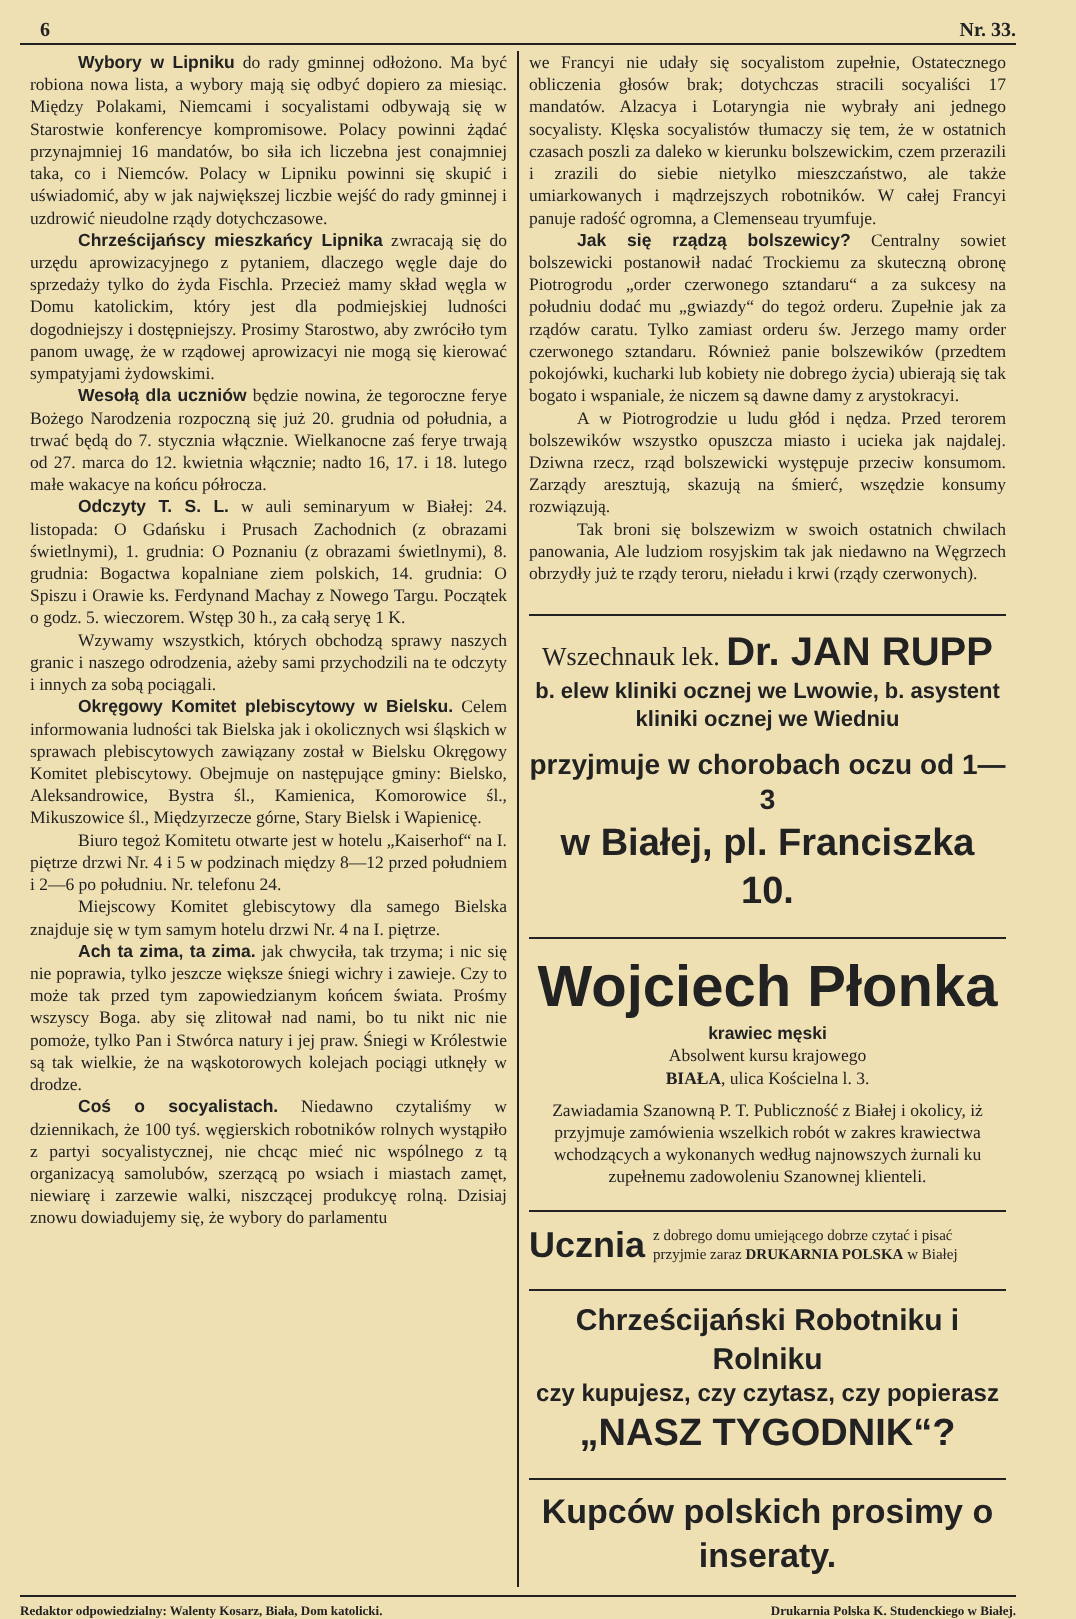6 Nr. 33.
Wybory w Lipniku do rady gminnej odłożono. Ma być robiona nowa lista, a wybory mają się odbyć dopiero za miesiąc. Między Polakami, Niemcami i socyalistami odbywają się w Starostwie konferencye kompromisowe. Polacy powinni żądać przynajmniej 16 mandatów, bo siła ich liczebna jest conajmniej taka, co i Niemców. Polacy w Lipniku powinni się skupić i uświadomić, aby w jak największej liczbie wejść do rady gminnej i uzdrowić nieudolne rządy dotychczasowe.
Chrześcijańscy mieszkańcy Lipnika zwracają się do urzędu aprowizacyjnego z pytaniem, dlaczego węgle daje do sprzedaży tylko do żyda Fischla. Przecież mamy skład węgla w Domu katolickim, który jest dla podmiejskiej ludności dogodniejszy i dostępniejszy. Prosimy Starostwo, aby zwróciło tym panom uwagę, że w rządowej aprowizacyi nie mogą się kierować sympatyjami żydowskimi.
Wesołą dla uczniów będzie nowina, że tegoroczne ferye Bożego Narodzenia rozpoczną się już 20. grudnia od południa, a trwać będą do 7. stycznia włącznie. Wielkanocne zaś ferye trwają od 27. marca do 12. kwietnia włącznie; nadto 16, 17. i 18. lutego małe wakacye na końcu półrocza.
Odczyty T. S. L. w auli seminaryum w Białej: 24. listopada: O Gdańsku i Prusach Zachodnich (z obrazami świetlnymi), 1. grudnia: O Poznaniu (z obrazami świetlnymi), 8. grudnia: Bogactwa kopalniane ziem polskich, 14. grudnia: O Spiszu i Orawie ks. Ferdynand Machay z Nowego Targu. Początek o godz. 5. wieczorem. Wstęp 30 h., za całą seryę 1 K.
Wzywamy wszystkich, których obchodzą sprawy naszych granic i naszego odrodzenia, ażeby sami przychodzili na te odczyty i innych za sobą pociągali.
Okręgowy Komitet plebiscytowy w Bielsku. Celem informowania ludności tak Bielska jak i okolicznych wsi śląskich w sprawach plebiscytowych zawiązany został w Bielsku Okręgowy Komitet plebiscytowy. Obejmuje on następujące gminy: Bielsko, Aleksandrowice, Bystra śl., Kamienica, Komorowice śl., Mikuszowice śl., Międzyrzecze górne, Stary Bielsk i Wapienicę.
Biuro tegoż Komitetu otwarte jest w hotelu „Kaiserhof“ na I. piętrze drzwi Nr. 4 i 5 w podzinach między 8—12 przed południem i 2—6 po południu. Nr. telefonu 24.
Miejscowy Komitet glebiscytowy dla samego Bielska znajduje się w tym samym hotelu drzwi Nr. 4 na I. piętrze.
Ach ta zima, ta zima. jak chwyciła, tak trzyma; i nic się nie poprawia, tylko jeszcze większe śniegi wichry i zawieje. Czy to może tak przed tym zapowiedzianym końcem świata. Prośmy wszyscy Boga. aby się zlitował nad nami, bo tu nikt nic nie pomoże, tylko Pan i Stwórca natury i jej praw. Śniegi w Królestwie są tak wielkie, że na wąskotorowych kolejach pociągi utknęły w drodze.
Coś o socyalistach. Niedawno czytaliśmy w dziennikach, że 100 tyś. węgierskich robotników rolnych wystąpiło z partyi socyalistycznej, nie chcąc mieć nic wspólnego z tą organizacyą samolubów, szerzącą po wsiach i miastach zamęt, niewiarę i zarzewie walki, niszczącej produkcyę rolną. Dzisiaj znowu dowiadujemy się, że wybory do parlamentu
we Francyi nie udały się socyalistom zupełnie, Ostatecznego obliczenia głosów brak; dotychczas stracili socyaliści 17 mandatów. Alzacya i Lotaryngia nie wybrały ani jednego socyalisty. Klęska socyalistów tłumaczy się tem, że w ostatnich czasach poszli za daleko w kierunku bolszewickim, czem przerazili i zrazili do siebie nietylko mieszczaństwo, ale także umiarkowanych i mądrzejszych robotników. W całej Francyi panuje radość ogromna, a Clemenseau tryumfuje.
Jak się rządzą bolszewicy? Centralny sowiet bolszewicki postanowił nadać Trockiemu za skuteczną obronę Piotrogrodu „order czerwonego sztandaru“ a za sukcesy na południu dodać mu „gwiazdy“ do tegoż orderu. Zupełnie jak za rządów caratu. Tylko zamiast orderu św. Jerzego mamy order czerwonego sztandaru. Również panie bolszewików (przedtem pokojówki, kucharki lub kobiety nie dobrego życia) ubierają się tak bogato i wspaniale, że niczem są dawne damy z arystokracyi.
A w Piotrogrodzie u ludu głód i nędza. Przed terorem bolszewików wszystko opuszcza miasto i ucieka jak najdalej. Dziwna rzecz, rząd bolszewicki występuje przeciw konsumom. Zarządy aresztują, skazują na śmierć, wszędzie konsumy rozwiązują.
Tak broni się bolszewizm w swoich ostatnich chwilach panowania, Ale ludziom rosyjskim tak jak niedawno na Węgrzech obrzydły już te rządy teroru, nieładu i krwi (rządy czerwonych).
Wszechnauk lek. Dr. JAN RUPP
b. elew kliniki ocznej we Lwowie, b. asystent kliniki ocznej we Wiedniu
przyjmuje w chorobach oczu od 1—3
w Białej, pl. Franciszka 10.
Wojciech Płonka
krawiec męski
Absolwent kursu krajowego
BIAŁA, ulica Kościelna l. 3.
Zawiadamia Szanowną P. T. Publiczność z Białej i okolicy, iż przyjmuje zamówienia wszelkich robót w zakres krawiectwa wchodzących a wykonanych według najnowszych żurnali ku zupełnemu zadowoleniu Szanownej klienteli.
Ucznia z dobrego domu umiejącego dobrze czytać i pisać przyjmie zaraz DRUKARNIA POLSKA w Białej
Chrześcijański Robotniku i Rolniku
czy kupujesz, czy czytasz, czy popierasz
„NASZ TYGODNIK“?
Kupców polskich prosimy o inseraty.
Redaktor odpowiedzialny: Walenty Kosarz, Biała, Dom katolicki. Drukarnia Polska K. Studenckiego w Białej.